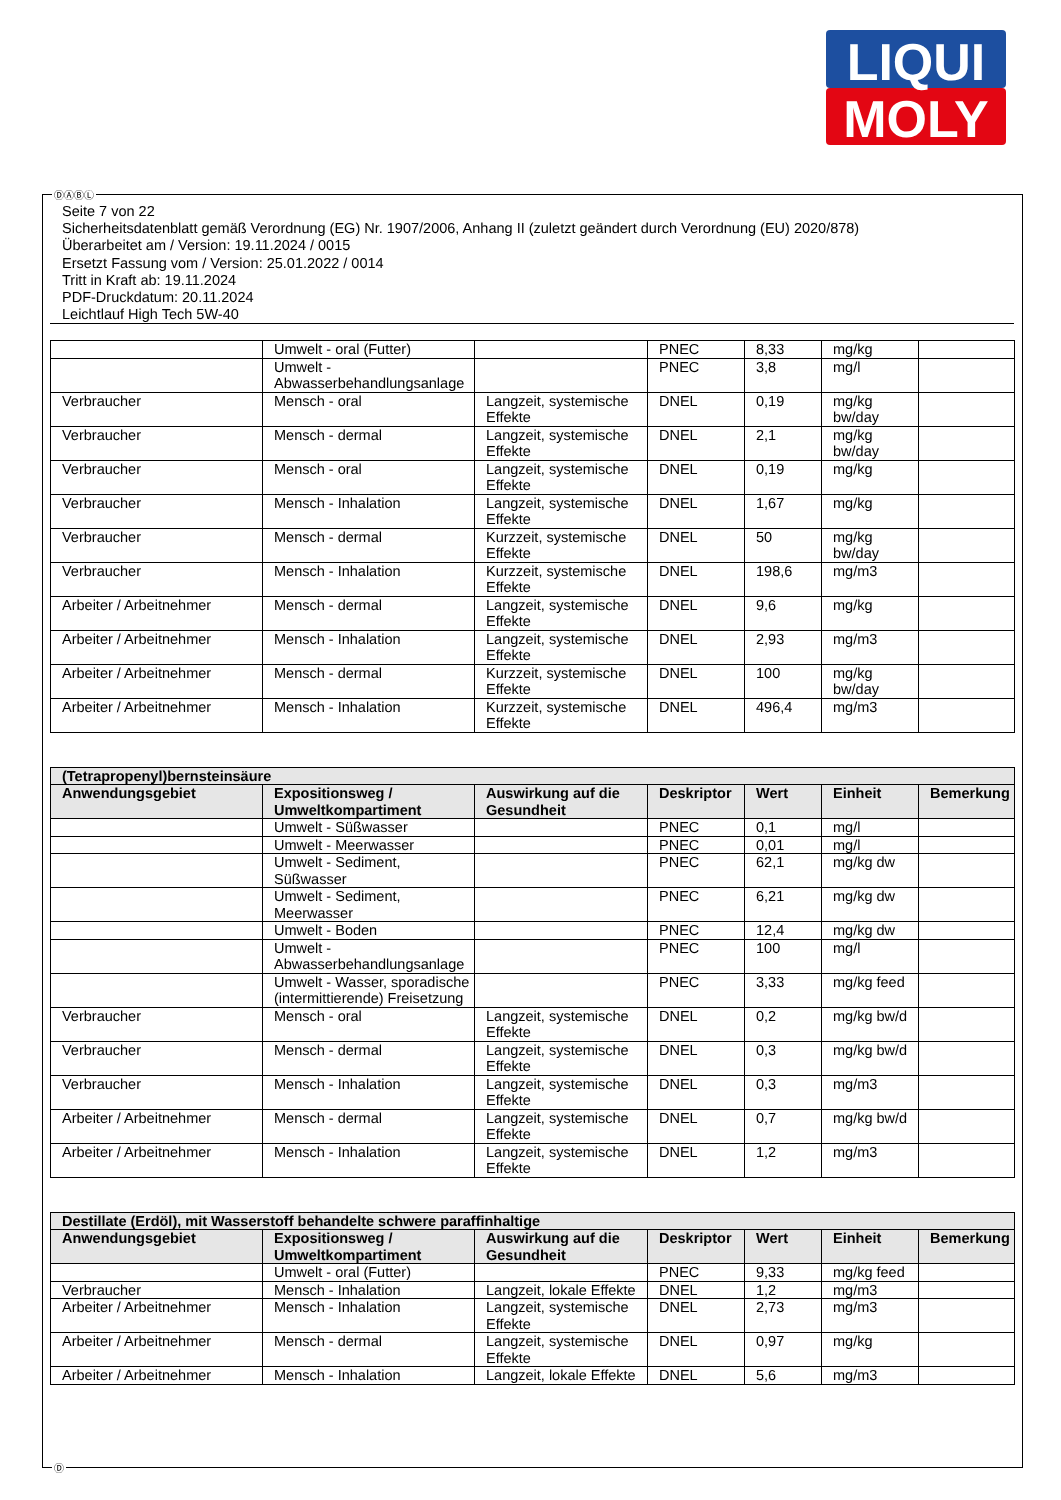LIQUI
MOLY
ⒹⒶⒷⓁ
Seite 7 von 22
Sicherheitsdatenblatt gemäß Verordnung (EG) Nr. 1907/2006, Anhang II (zuletzt geändert durch Verordnung (EU) 2020/878)
Überarbeitet am / Version: 19.11.2024 / 0015
Ersetzt Fassung vom / Version: 25.01.2022 / 0014
Tritt in Kraft ab: 19.11.2024
PDF-Druckdatum: 20.11.2024
Leichtlauf High Tech 5W-40
| | Umwelt - oral (Futter) | | PNEC | 8,33 | mg/kg | |
| | Umwelt - Abwasserbehandlungsanlage | | PNEC | 3,8 | mg/l | |
| Verbraucher | Mensch - oral | Langzeit, systemische Effekte | DNEL | 0,19 | mg/kg bw/day | |
| Verbraucher | Mensch - dermal | Langzeit, systemische Effekte | DNEL | 2,1 | mg/kg bw/day | |
| Verbraucher | Mensch - oral | Langzeit, systemische Effekte | DNEL | 0,19 | mg/kg | |
| Verbraucher | Mensch - Inhalation | Langzeit, systemische Effekte | DNEL | 1,67 | mg/kg | |
| Verbraucher | Mensch - dermal | Kurzzeit, systemische Effekte | DNEL | 50 | mg/kg bw/day | |
| Verbraucher | Mensch - Inhalation | Kurzzeit, systemische Effekte | DNEL | 198,6 | mg/m3 | |
| Arbeiter / Arbeitnehmer | Mensch - dermal | Langzeit, systemische Effekte | DNEL | 9,6 | mg/kg | |
| Arbeiter / Arbeitnehmer | Mensch - Inhalation | Langzeit, systemische Effekte | DNEL | 2,93 | mg/m3 | |
| Arbeiter / Arbeitnehmer | Mensch - dermal | Kurzzeit, systemische Effekte | DNEL | 100 | mg/kg bw/day | |
| Arbeiter / Arbeitnehmer | Mensch - Inhalation | Kurzzeit, systemische Effekte | DNEL | 496,4 | mg/m3 | |
| (Tetrapropenyl)bernsteinsäure | | | | | | |
| --- | --- | --- | --- | --- | --- | --- |
| Anwendungsgebiet | Expositionsweg / Umweltkompartiment | Auswirkung auf die Gesundheit | Deskriptor | Wert | Einheit | Bemerkung |
| | Umwelt - Süßwasser | | PNEC | 0,1 | mg/l | |
| | Umwelt - Meerwasser | | PNEC | 0,01 | mg/l | |
| | Umwelt - Sediment, Süßwasser | | PNEC | 62,1 | mg/kg dw | |
| | Umwelt - Sediment, Meerwasser | | PNEC | 6,21 | mg/kg dw | |
| | Umwelt - Boden | | PNEC | 12,4 | mg/kg dw | |
| | Umwelt - Abwasserbehandlungsanlage | | PNEC | 100 | mg/l | |
| | Umwelt - Wasser, sporadische (intermittierende) Freisetzung | | PNEC | 3,33 | mg/kg feed | |
| Verbraucher | Mensch - oral | Langzeit, systemische Effekte | DNEL | 0,2 | mg/kg bw/d | |
| Verbraucher | Mensch - dermal | Langzeit, systemische Effekte | DNEL | 0,3 | mg/kg bw/d | |
| Verbraucher | Mensch - Inhalation | Langzeit, systemische Effekte | DNEL | 0,3 | mg/m3 | |
| Arbeiter / Arbeitnehmer | Mensch - dermal | Langzeit, systemische Effekte | DNEL | 0,7 | mg/kg bw/d | |
| Arbeiter / Arbeitnehmer | Mensch - Inhalation | Langzeit, systemische Effekte | DNEL | 1,2 | mg/m3 | |
| Destillate (Erdöl), mit Wasserstoff behandelte schwere paraffinhaltige | | | | | | |
| --- | --- | --- | --- | --- | --- | --- |
| Anwendungsgebiet | Expositionsweg / Umweltkompartiment | Auswirkung auf die Gesundheit | Deskriptor | Wert | Einheit | Bemerkung |
| | Umwelt - oral (Futter) | | PNEC | 9,33 | mg/kg feed | |
| Verbraucher | Mensch - Inhalation | Langzeit, lokale Effekte | DNEL | 1,2 | mg/m3 | |
| Arbeiter / Arbeitnehmer | Mensch - Inhalation | Langzeit, systemische Effekte | DNEL | 2,73 | mg/m3 | |
| Arbeiter / Arbeitnehmer | Mensch - dermal | Langzeit, systemische Effekte | DNEL | 0,97 | mg/kg | |
| Arbeiter / Arbeitnehmer | Mensch - Inhalation | Langzeit, lokale Effekte | DNEL | 5,6 | mg/m3 | |
Ⓓ